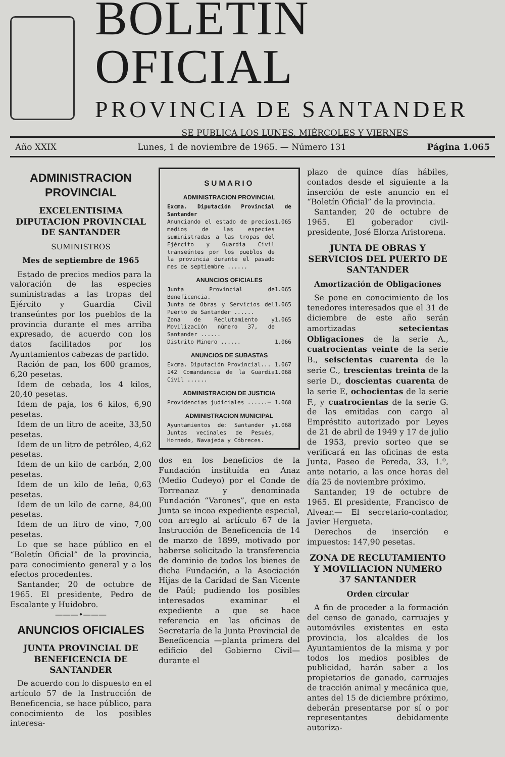BOLETÍN OFICIAL
PROVINCIA DE SANTANDER
SE PUBLICA LOS LUNES, MIÉRCOLES Y VIERNES
Año XXIX Lunes, 1 de noviembre de 1965. — Número 131 Página 1.065
ADMINISTRACION PROVINCIAL
EXCELENTISIMA DIPUTACION PROVINCIAL DE SANTANDER
SUMINISTROS
Mes de septiembre de 1965
Estado de precios medios para la valoración de las especies suministradas a las tropas del Ejército y Guardia Civil transeúntes por los pueblos de la provincia durante el mes arriba expresado, de acuerdo con los datos facilitados por los Ayuntamientos cabezas de partido.
Ración de pan, los 600 gramos, 6,20 pesetas.
Idem de cebada, los 4 kilos, 20,40 pesetas.
Idem de paja, los 6 kilos, 6,90 pesetas.
Idem de un litro de aceite, 33,50 pesetas.
Idem de un litro de petróleo, 4,62 pesetas.
Idem de un kilo de carbón, 2,00 pesetas.
Idem de un kilo de leña, 0,63 pesetas.
Idem de un kilo de carne, 84,00 pesetas.
Idem de un litro de vino, 7,00 pesetas.
Lo que se hace público en el “Boletín Oficial” de la provincia, para conocimiento general y a los efectos procedentes.
Santander, 20 de octubre de 1965. El presidente, Pedro de Escalante y Huidobro.
———•———
ANUNCIOS OFICIALES
JUNTA PROVINCIAL DE BENEFICENCIA DE SANTANDER
De acuerdo con lo dispuesto en el artículo 57 de la Instrucción de Beneficencia, se hace público, para conocimiento de los posibles interesa-
SUMARIO
ADMINISTRACION PROVINCIAL
Excma. Diputación Provincial de Santander
Anunciando el estado de precios medios de las especies suministradas a las tropas del Ejército y Guardia Civil transeúntes por los pueblos de la provincia durante el pasado mes de septiembre ...... 1.065
ANUNCIOS OFICIALES
Junta Provincial de Beneficencia. 1.065
Junta de Obras y Servicios del Puerto de Santander ...... 1.065
Zona de Reclutamiento y Movilización número 37, de Santander ...... 1.065
Distrito Minero ...... 1.066
ANUNCIOS DE SUBASTAS
Excma. Diputación Provincial... 1.067
142 Comandancia de la Guardia Civil ...... 1.068
ADMINISTRACION DE JUSTICIA
Providencias judiciales ......— 1.068
ADMINISTRACION MUNICIPAL
Ayuntamientos de: Santander y Juntas vecinales de Pesués, Hornedo, Navajeda y Cóbreces. 1.068
dos en los beneficios de la Fundación instituída en Anaz (Medio Cudeyo) por el Conde de Torreanaz y denominada Fundación “Varones”, que en esta Junta se incoa expediente especial, con arreglo al artículo 67 de la Instrucción de Beneficencia de 14 de marzo de 1899, motivado por haberse solicitado la transferencia de dominio de todos los bienes de dicha Fundación, a la Asociación Hijas de la Caridad de San Vicente de Paúl; pudiendo los posibles interesados examinar el expediente a que se hace referencia en las oficinas de Secretaría de la Junta Provincial de Beneficencia —planta primera del edificio del Gobierno Civil— durante el
plazo de quince días hábiles, contados desde el siguiente a la inserción de este anuncio en el “Boletín Oficial” de la provincia.
Santander, 20 de octubre de 1965. El goberador civil-presidente, José Elorza Aristorena.
JUNTA DE OBRAS Y SERVICIOS DEL PUERTO DE SANTANDER
Amortización de Obligaciones
Se pone en conocimiento de los tenedores interesados que el 31 de diciembre de este año serán amortizadas setecientas Obligaciones de la serie A., cuatrocientas veinte de la serie B., seiscientas cuarenta de la serie C., trescientas treinta de la serie D., doscientas cuarenta de la serie E, ochocientas de la serie F., y cuatrocientas de la serie G. de las emitidas con cargo al Empréstito autorizado por Leyes de 21 de abril de 1949 y 17 de julio de 1953, previo sorteo que se verificará en las oficinas de esta Junta, Paseo de Pereda, 33, 1.º, ante notario, a las once horas del día 25 de noviembre próximo.
Santander, 19 de octubre de 1965. El presidente, Francisco de Alvear.— El secretario-contador, Javier Hergueta.
Derechos de inserción e impuestos: 147,90 pesetas.
ZONA DE RECLUTAMIENTO Y MOVILIACION NUMERO 37 SANTANDER
Orden circular
A fin de proceder a la formación del censo de ganado, carruajes y automóviles existentes en esta provincia, los alcaldes de los Ayuntamientos de la misma y por todos los medios posibles de publicidad, harán saber a los propietarios de ganado, carruajes de tracción animal y mecánica que, antes del 15 de diciembre próximo, deberán presentarse por sí o por representantes debidamente autoriza-